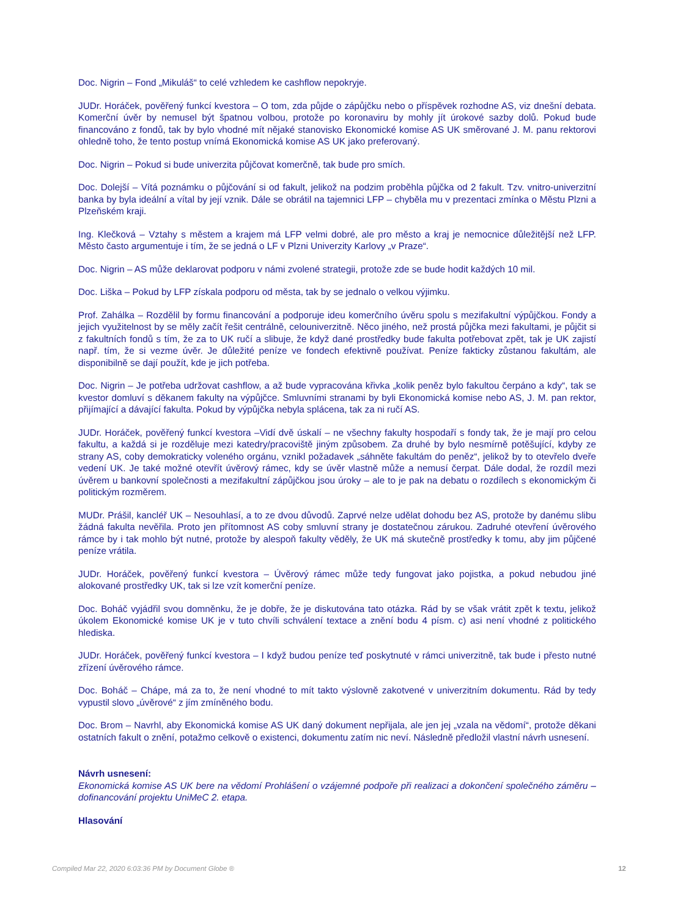Doc. Nigrin – Fond „Mikuláš“ to celé vzhledem ke cashflow nepokryje.
JUDr. Horáček, pověřený funkcí kvestora – O tom, zda půjde o zápůjčku nebo o příspěvek rozhodne AS, viz dnešní debata. Komerční úvěr by nemusel být špatnou volbou, protože po koronaviru by mohly jít úrokové sazby dolů. Pokud bude financováno z fondů, tak by bylo vhodné mít nějaké stanovisko Ekonomické komise AS UK směrované J. M. panu rektorovi ohledně toho, že tento postup vnímá Ekonomická komise AS UK jako preferovaný.
Doc. Nigrin – Pokud si bude univerzita půjčovat komerčně, tak bude pro smích.
Doc. Dolejší – Vítá poznámku o půjčování si od fakult, jelikož na podzim proběhla půjčka od 2 fakult. Tzv. vnitro-univerzitní banka by byla ideální a vítal by její vznik. Dále se obrátil na tajemnici LFP – chyběla mu v prezentaci zmínka o Městu Plzni a Plzeňském kraji.
Ing. Klečková – Vztahy s městem a krajem má LFP velmi dobré, ale pro město a kraj je nemocnice důležitější než LFP. Město často argumentuje i tím, že se jedná o LF v Plzni Univerzity Karlovy „v Praze“.
Doc. Nigrin – AS může deklarovat podporu v námi zvolené strategii, protože zde se bude hodit každých 10 mil.
Doc. Liška – Pokud by LFP získala podporu od města, tak by se jednalo o velkou výjimku.
Prof. Zahálka – Rozdělil by formu financování a podporuje ideu komerčního úvěru spolu s mezifakultní výpůjčkou. Fondy a jejich využitelnost by se měly začít řešit centrálně, celouniverzitně. Něco jiného, než prostá půjčka mezi fakultami, je půjčit si z fakultních fondů s tím, že za to UK ručí a slibuje, že když dané prostředky bude fakulta potřebovat zpět, tak je UK zajistí např. tím, že si vezme úvěr. Je důležité peníze ve fondech efektivně používat. Peníze fakticky zůstanou fakultám, ale disponibilně se dají použít, kde je jich potřeba.
Doc. Nigrin – Je potřeba udržovat cashflow, a až bude vypracována křivka „kolik peněz bylo fakultou čerpáno a kdy“, tak se kvestor domluví s děkanem fakulty na výpůjčce. Smluvními stranami by byli Ekonomická komise nebo AS, J. M. pan rektor, přijímající a dávající fakulta. Pokud by výpůjčka nebyla splácena, tak za ni ručí AS.
JUDr. Horáček, pověřený funkcí kvestora –Vidí dvě úskalí – ne všechny fakulty hospodaří s fondy tak, že je mají pro celou fakultu, a každá si je rozděluje mezi katedry/pracoviště jiným způsobem. Za druhé by bylo nesmírně potěšující, kdyby ze strany AS, coby demokraticky voleného orgánu, vznikl požadavek „sáhněte fakultám do peněz“, jelikož by to otevřelo dveře vedení UK. Je také možné otevřít úvěrový rámec, kdy se úvěr vlastně může a nemusí čerpat. Dále dodal, že rozdíl mezi úvěrem u bankovní společnosti a mezifakultní zápůjčkou jsou úroky – ale to je pak na debatu o rozdílech s ekonomickým či politickým rozměrem.
MUDr. Prášil, kancléř UK – Nesouhlasí, a to ze dvou důvodů. Zaprvé nelze udělat dohodu bez AS, protože by danému slibu žádná fakulta nevěřila. Proto jen přítomnost AS coby smluvní strany je dostatečnou zárukou. Zadruhé otevření úvěrového rámce by i tak mohlo být nutné, protože by alespoň fakulty věděly, že UK má skutečně prostředky k tomu, aby jim půjčené peníze vrátila.
JUDr. Horáček, pověřený funkcí kvestora – Úvěrový rámec může tedy fungovat jako pojistka, a pokud nebudou jiné alokované prostředky UK, tak si lze vzít komerční peníze.
Doc. Boháč vyjádřil svou domněnku, že je dobře, že je diskutována tato otázka. Rád by se však vrátit zpět k textu, jelikož úkolem Ekonomické komise UK je v tuto chvíli schválení textace a znění bodu 4 písm. c) asi není vhodné z politického hlediska.
JUDr. Horáček, pověřený funkcí kvestora – I když budou peníze teď poskytnuté v rámci univerzitně, tak bude i přesto nutné zřízení úvěrového rámce.
Doc. Boháč – Chápe, má za to, že není vhodné to mít takto výslovně zakotvené v univerzitním dokumentu. Rád by tedy vypustil slovo „úvěrové“ z jím zmíněného bodu.
Doc. Brom – Navrhl, aby Ekonomická komise AS UK daný dokument nepřijala, ale jen jej „vzala na vědomí“, protože děkani ostatních fakult o znění, potažmo celkově o existenci, dokumentu zatím nic neví. Následně předložil vlastní návrh usnesení.
Návrh usnesení:
Ekonomická komise AS UK bere na vědomí Prohlášení o vzájemné podpoře při realizaci a dokončení společného záměru – dofinancování projektu UniMeC 2. etapa.
Hlasování
Compiled Mar 22, 2020 6:03:36 PM by Document Globe ® 12